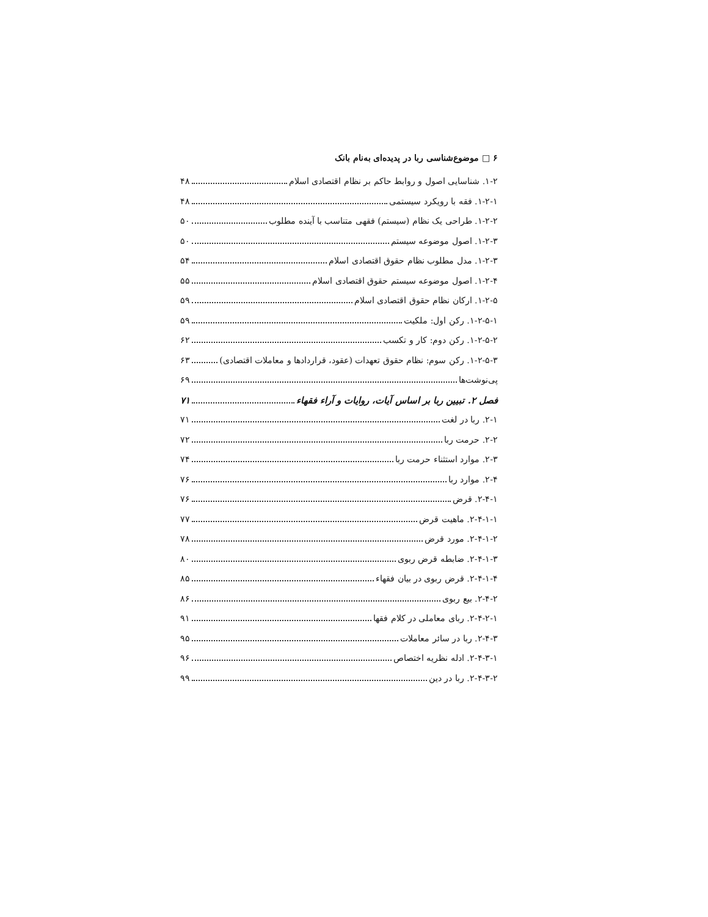۶ □ موضوع‌شناسی ربا در پدیده‌ای به‌نام بانک
۱-۲. شناسایی اصول و روابط حاکم بر نظام اقتصادی اسلام ۴۸
۱-۲-۱. فقه با رویکرد سیستمی ۴۸
۱-۲-۲. طراحی یک نظام (سیستم) فقهی متناسب با آینده مطلوب ۵۰
۱-۲-۳. اصول موضوعه سیستم ۵۰
۱-۲-۳. مدل مطلوب نظام حقوق اقتصادی اسلام ۵۴
۱-۲-۴. اصول موضوعه سیستم حقوق اقتصادی اسلام ۵۵
۱-۲-۵. ارکان نظام حقوق اقتصادی اسلام ۵۹
۱-۲-۵-۱. رکن اول: ملکیت ۵۹
۱-۲-۵-۲. رکن دوم: کار و تکسب ۶۲
۱-۲-۵-۳. رکن سوم: نظام حقوق تعهدات (عقود، قراردادها و معاملات اقتصادی) ۶۳
پی‌نوشت‌ها ۶۹
فصل ۲. تبیین ربا بر اساس آیات، روایات و آراء فقهاء ۷۱
۲-۱. ربا در لغت ۷۱
۲-۲. حرمت ربا ۷۲
۲-۳. موارد استثناء حرمت ربا ۷۴
۲-۴. موارد ربا ۷۶
۲-۴-۱. قرض ۷۶
۲-۴-۱-۱. ماهیت قرض ۷۷
۲-۴-۱-۲. مورد قرض ۷۸
۲-۴-۱-۳. ضابطه قرض ربوی ۸۰
۲-۴-۱-۴. قرض ربوی در بیان فقهاء ۸۵
۲-۴-۲. بیع ربوی ۸۶
۲-۴-۲-۱. ربای معاملی در کلام فقها ۹۱
۲-۴-۳. ربا در سائر معاملات ۹۵
۲-۴-۳-۱. ادله نظریه اختصاص ۹۶
۲-۴-۳-۲. ربا در دین ۹۹